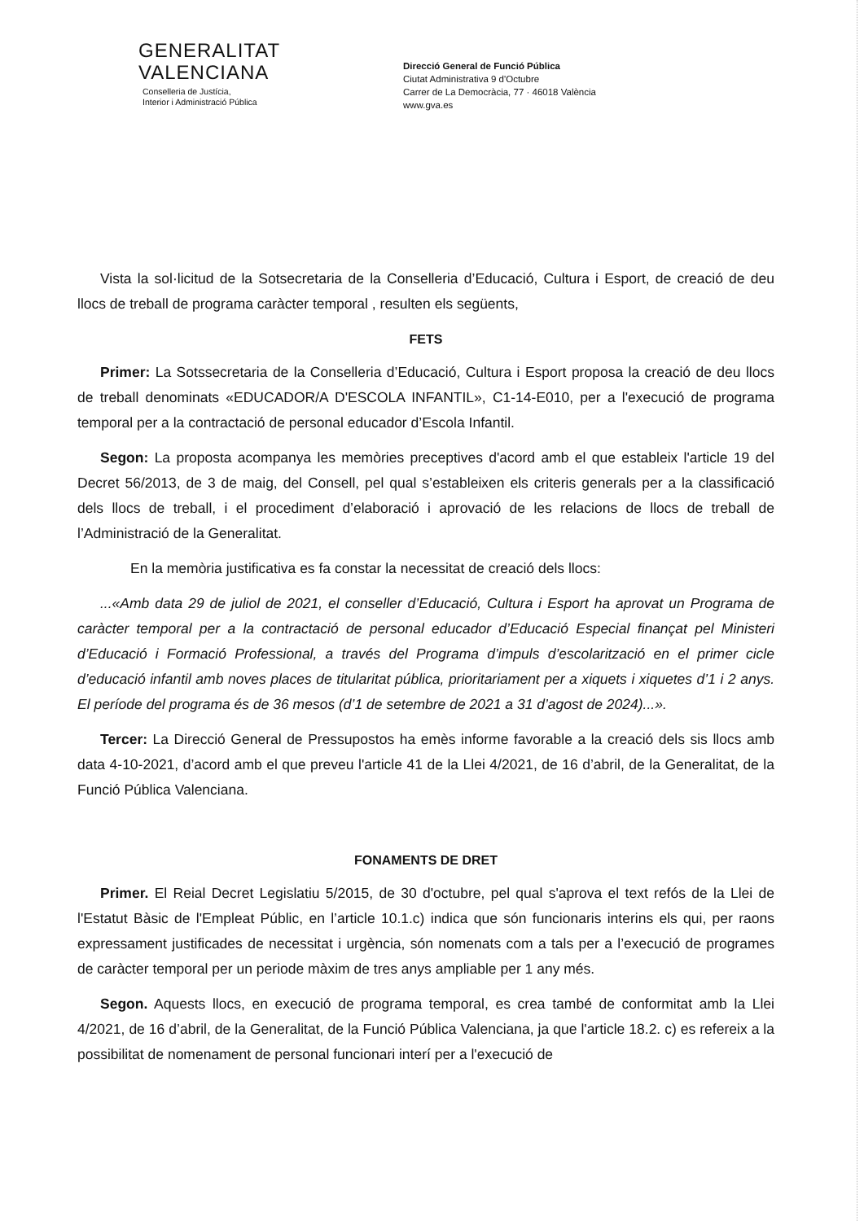GENERALITAT
VALENCIANA
Conselleria de Justícia,
Interior i Administració Pública
Direcció General de Funció Pública
Ciutat Administrativa 9 d'Octubre
Carrer de La Democràcia, 77 · 46018 València
www.gva.es
Vista la sol·licitud de la Sotsecretaria de la Conselleria d’Educació, Cultura i Esport, de creació de deu llocs de treball de programa caràcter temporal , resulten els següents,
FETS
Primer: La Sotssecretaria de la Conselleria d’Educació, Cultura i Esport proposa la creació de deu llocs de treball denominats «EDUCADOR/A D'ESCOLA INFANTIL», C1-14-E010, per a l'execució de programa temporal per a la contractació de personal educador d’Escola Infantil.
Segon: La proposta acompanya les memòries preceptives d'acord amb el que estableix l'article 19 del Decret 56/2013, de 3 de maig, del Consell, pel qual s’estableixen els criteris generals per a la classificació dels llocs de treball, i el procediment d’elaboració i aprovació de les relacions de llocs de treball de l’Administració de la Generalitat.
En la memòria justificativa es fa constar la necessitat de creació dels llocs:
...«Amb data 29 de juliol de 2021, el conseller d’Educació, Cultura i Esport ha aprovat un Programa de caràcter temporal per a la contractació de personal educador d’Educació Especial finançat pel Ministeri d’Educació i Formació Professional, a través del Programa d’impuls d’escolarització en el primer cicle d’educació infantil amb noves places de titularitat pública, prioritariament per a xiquets i xiquetes d’1 i 2 anys. El període del programa és de 36 mesos (d’1 de setembre de 2021 a 31 d’agost de 2024)...».
Tercer: La Direcció General de Pressupostos ha emès informe favorable a la creació dels sis llocs amb data 4-10-2021, d’acord amb el que preveu l'article 41 de la Llei 4/2021, de 16 d’abril, de la Generalitat, de la Funció Pública Valenciana.
FONAMENTS DE DRET
Primer. El Reial Decret Legislatiu 5/2015, de 30 d'octubre, pel qual s'aprova el text refós de la Llei de l'Estatut Bàsic de l'Empleat Públic, en l’article 10.1.c) indica que són funcionaris interins els qui, per raons expressament justificades de necessitat i urgència, són nomenats com a tals per a l’execució de programes de caràcter temporal per un periode màxim de tres anys ampliable per 1 any més.
Segon. Aquests llocs, en execució de programa temporal, es crea també de conformitat amb la Llei 4/2021, de 16 d’abril, de la Generalitat, de la Funció Pública Valenciana, ja que l'article 18.2. c) es refereix a la possibilitat de nomenament de personal funcionari interí per a l'execució de